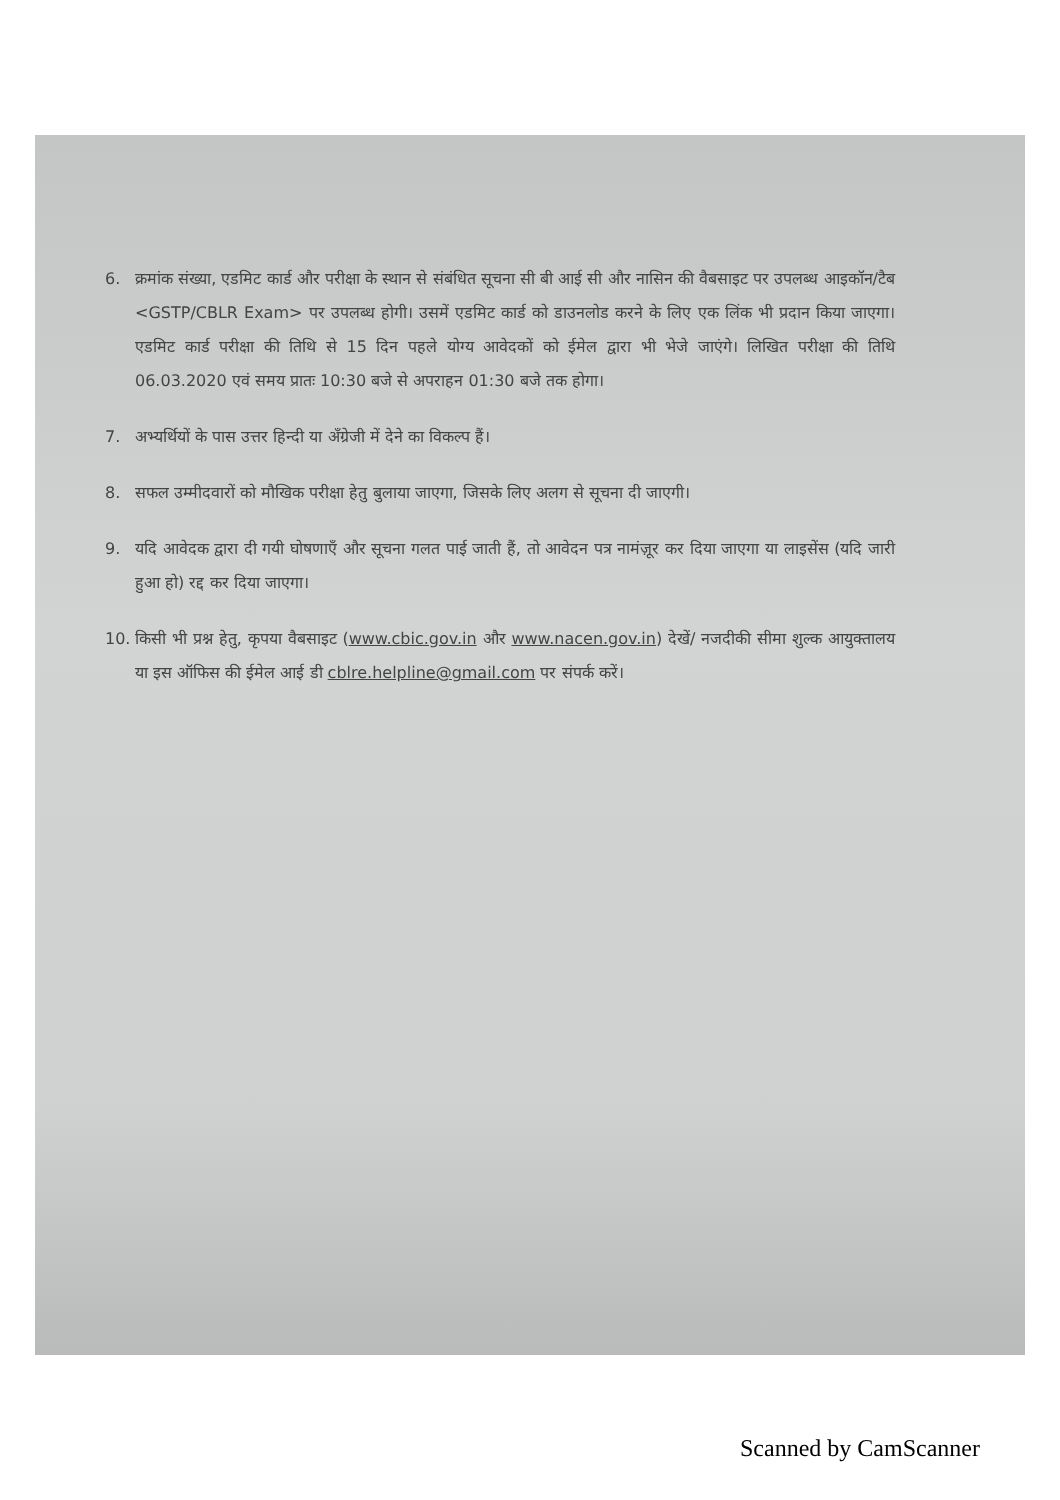6. क्रमांक संख्या, एडमिट कार्ड और परीक्षा के स्थान से संबंधित सूचना सी बी आई सी और नासिन की वैबसाइट पर उपलब्ध आइकॉन/टैब <GSTP/CBLR Exam> पर उपलब्ध होगी। उसमें एडमिट कार्ड को डाउनलोड करने के लिए एक लिंक भी प्रदान किया जाएगा। एडमिट कार्ड परीक्षा की तिथि से 15 दिन पहले योग्य आवेदकों को ईमेल द्वारा भी भेजे जाएंगे। लिखित परीक्षा की तिथि 06.03.2020 एवं समय प्रातः 10:30 बजे से अपराहन 01:30 बजे तक होगा।
7. अभ्यर्थियों के पास उत्तर हिन्दी या अँग्रेजी में देने का विकल्प हैं।
8. सफल उम्मीदवारों को मौखिक परीक्षा हेतु बुलाया जाएगा, जिसके लिए अलग से सूचना दी जाएगी।
9. यदि आवेदक द्वारा दी गयी घोषणाएँ और सूचना गलत पाई जाती हैं, तो आवेदन पत्र नामंज़ूर कर दिया जाएगा या लाइसेंस (यदि जारी हुआ हो) रद्द कर दिया जाएगा।
10. किसी भी प्रश्न हेतु, कृपया वैबसाइट (www.cbic.gov.in और www.nacen.gov.in) देखें/ नजदीकी सीमा शुल्क आयुक्तालय या इस ऑफिस की ईमेल आई डी cblre.helpline@gmail.com पर संपर्क करें।
Scanned by CamScanner